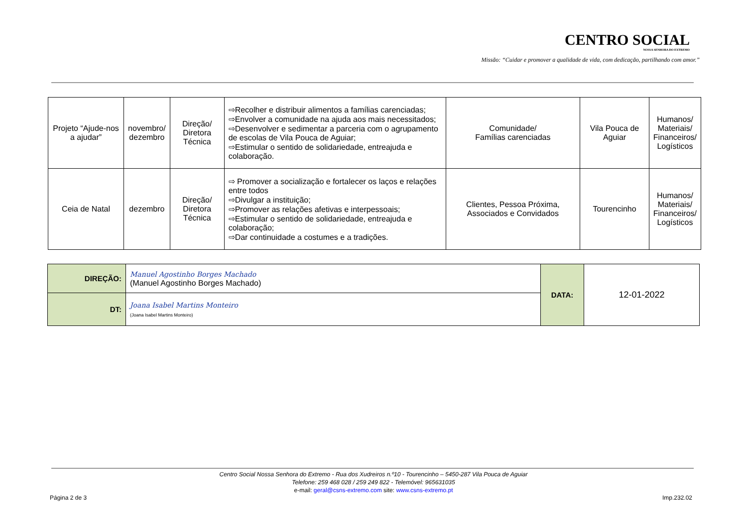CENTRO SOCIAL
NOSSA SENHORA DO EXTREMO
Missão: “Cuidar e promover a qualidade de vida, com dedicação, partilhando com amor.”
| Projeto “Ajude-nos a ajudar” | novembro/ dezembro | Direção/ Diretora Técnica | ⇨Recolher e distribuir alimentos a famílias carenciadas; ⇨Envolver a comunidade na ajuda aos mais necessitados; ⇨Desenvolver e sedimentar a parceria com o agrupamento de escolas de Vila Pouca de Aguiar; ⇨Estimular o sentido de solidariedade, entreajuda e colaboração. | Comunidade/ Famílias carenciadas | Vila Pouca de Aguiar | Humanos/ Materiais/ Financeiros/ Logísticos |
| Ceia de Natal | dezembro | Direção/ Diretora Técnica | ⇨ Promover a socialização e fortalecer os laços e relações entre todos ⇨Divulgar a instituição; ⇨Promover as relações afetivas e interpessoais; ⇨Estimular o sentido de solidariedade, entreajuda e colaboração; ⇨Dar continuidade a costumes e a tradições. | Clientes, Pessoa Próxima, Associados e Convidados | Tourencinho | Humanos/ Materiais/ Financeiros/ Logísticos |
| DIREÇÃO: | Manuel Agostinho Borges Machado (Manuel Agostinho Borges Machado) | DATA: | 12-01-2022 |
| DT: | Joana Isabel Martins Monteiro (Joana Isabel Martins Monteiro) | | |
Centro Social Nossa Senhora do Extremo - Rua dos Xudreiros n.º10 - Tourencinho – 5450-287 Vila Pouca de Aguiar
Telefone: 259 468 028 / 259 249 822 - Telemóvel: 965631035
e-mail: geral@csns-extremo.com site: www.csns-extremo.pt
Página 2 de 3 Imp.232.02